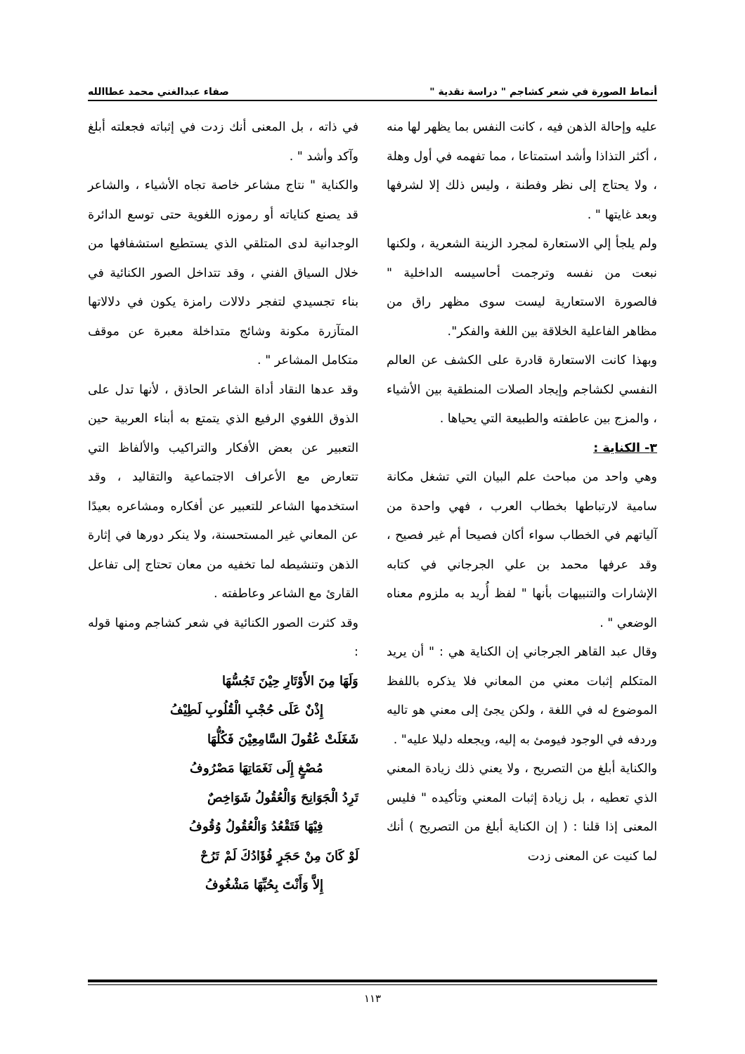أنماط الصورة في شعر كشاجم " دراسة نقدية " صفاء عبدالغني محمد عطاالله
عليه وإحالة الذهن فيه ، كانت النفس بما يظهر لها منه ، أكثر التذاذا وأشد استمتاعا ، مما تفهمه في أول وهلة ، ولا يحتاج إلى نظر وفطنة ، وليس ذلك إلا لشرفها وبعد غايتها " .
ولم يلجأ إلي الاستعارة لمجرد الزينة الشعرية ، ولكنها نبعت من نفسه وترجمت أحاسيسه الداخلية " فالصورة الاستعارية ليست سوى مظهر راق من مظاهر الفاعلية الخلاقة بين اللغة والفكر".
وبهذا كانت الاستعارة قادرة على الكشف عن العالم النفسي لكشاجم وإيجاد الصلات المنطقية بين الأشياء ، والمزج بين عاطفته والطبيعة التي يحياها .
٣- الكناية :
وهي واحد من مباحث علم البيان التي تشغل مكانة سامية لارتباطها بخطاب العرب ، فهي واحدة من آلياتهم في الخطاب سواء أكان فصيحا أم غير فصيح ، وقد عرفها محمد بن علي الجرجاني في كتابه الإشارات والتنبيهات بأنها " لفظ أُريد به ملزوم معناه الوضعي " .
وقال عبد القاهر الجرجاني إن الكناية هي : " أن يريد المتكلم إثبات معني من المعاني فلا يذكره باللفظ الموضوع له في اللغة ، ولكن يجئ إلى معني هو تاليه وردفه في الوجود فيومئ به إليه، ويجعله دليلا عليه" .
والكناية أبلغ من التصريح ، ولا يعني ذلك زيادة المعني الذي تعطيه ، بل زيادة إثبات المعني وتأكيده " فليس المعنى إذا قلنا : ( إن الكناية أبلغ من التصريح ) أنك لما كنيت عن المعنى زدت
في ذاته ، بل المعنى أنك زدت في إثباته فجعلته أبلغ وآكد وأشد " .
والكناية " نتاج مشاعر خاصة تجاه الأشياء ، والشاعر قد يصنع كناياته أو رموزه اللغوية حتى توسع الدائرة الوجدانية لدى المتلقي الذي يستطيع استشفافها من خلال السياق الفني ، وقد تتداخل الصور الكنائية في بناء تجسيدي لتفجر دلالات رامزة يكون في دلالاتها المتآزرة مكونة وشائج متداخلة معبرة عن موقف متكامل المشاعر " .
وقد عدها النقاد أداة الشاعر الحاذق ، لأنها تدل على الذوق اللغوي الرفيع الذي يتمتع به أبناء العربية حين التعبير عن بعض الأفكار والتراكيب والألفاظ التي تتعارض مع الأعراف الاجتماعية والتقاليد ، وقد استخدمها الشاعر للتعبير عن أفكاره ومشاعره بعيدًا عن المعاني غير المستحسنة، ولا ينكر دورها في إثارة الذهن وتنشيطه لما تخفيه من معان تحتاج إلى تفاعل القارئ مع الشاعر وعاطفته .
وقد كثرت الصور الكنائية في شعر كشاجم ومنها قوله :
وَلَهَا مِنَ الأَوْتَارِ حِيْنَ تَجُسُّهَا
إِذْنٌ عَلَى حُجْبِ الْقُلُوبِ لَطِيْفُ
شَغَلَتْ عُقُولَ السَّامِعِيْنَ فَكُلُّهَا
مُصْغٍ إِلَى نَغَمَاتِهَا مَصْرُوفُ
تَرِدُ الْجَوَانِحَ وَالْعُقُولُ شَوَاخِصٌ
فِيْهَا فَتَقْعُدُ وَالْعُقُولُ وُقُوفُ
لَوْ كَانَ مِنْ حَجَرٍ فُؤَادُكَ لَمْ تَرُحْ
إِلاَّ وَأَنْتَ بِحُبِّهَا مَشْغُوفُ
١١٣